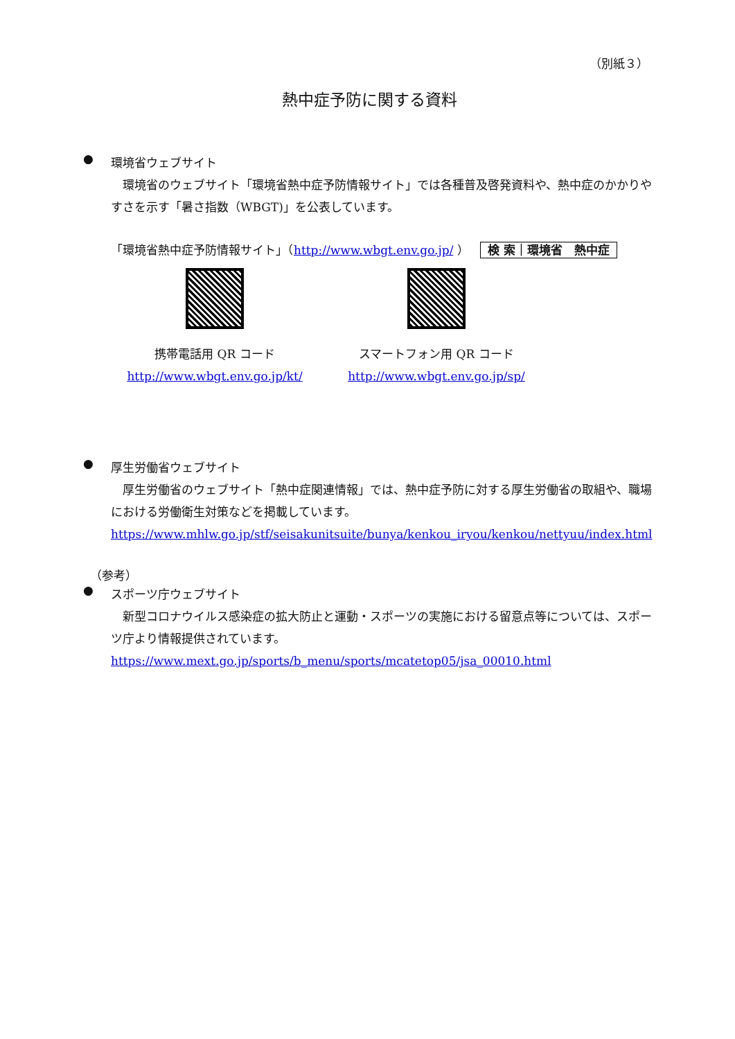（別紙３）
熱中症予防に関する資料
●
環境省ウェブサイト
　環境省のウェブサイト「環境省熱中症予防情報サイト」では各種普及啓発資料や、熱中症のかかりやすさを示す「暑さ指数（WBGT)」を公表しています。
「環境省熱中症予防情報サイト」（http://www.wbgt.env.go.jp/ ） 検 索｜環境省　熱中症
携帯電話用 QR コード
http://www.wbgt.env.go.jp/kt/
スマートフォン用 QR コード
http://www.wbgt.env.go.jp/sp/
●
厚生労働省ウェブサイト
　厚生労働省のウェブサイト「熱中症関連情報」では、熱中症予防に対する厚生労働省の取組や、職場における労働衛生対策などを掲載しています。
https://www.mhlw.go.jp/stf/seisakunitsuite/bunya/kenkou_iryou/kenkou/nettyuu/index.html
（参考）
●
スポーツ庁ウェブサイト
　新型コロナウイルス感染症の拡大防止と運動・スポーツの実施における留意点等については、スポーツ庁より情報提供されています。
https://www.mext.go.jp/sports/b_menu/sports/mcatetop05/jsa_00010.html